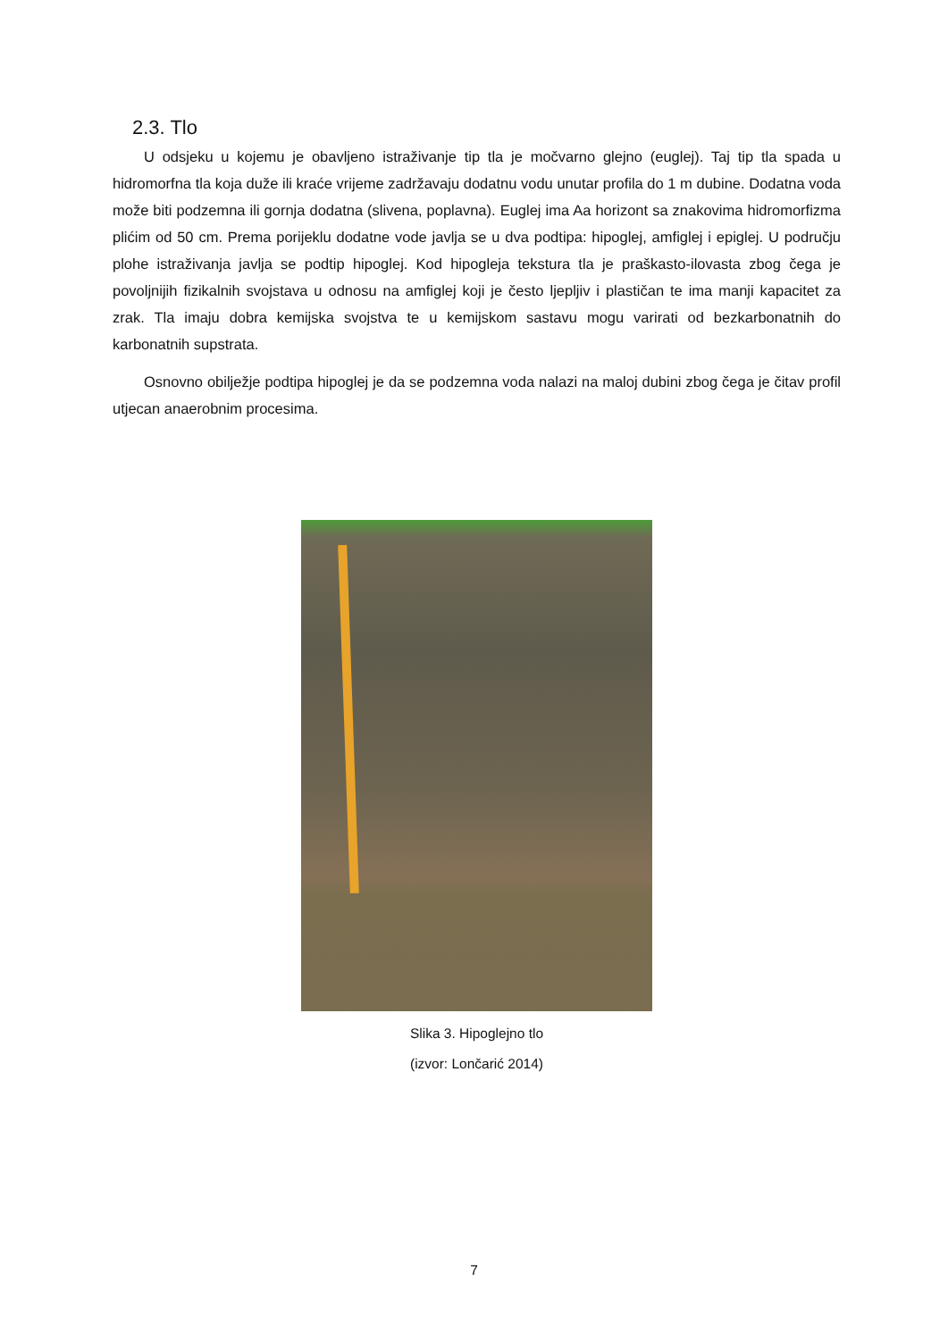2.3. Tlo
U odsjeku u kojemu je obavljeno istraživanje tip tla je močvarno glejno (euglej). Taj tip tla spada u hidromorfna tla koja duže ili kraće vrijeme zadržavaju dodatnu vodu unutar profila do 1 m dubine. Dodatna voda može biti podzemna ili gornja dodatna (slivena, poplavna). Euglej ima Aa horizont sa znakovima hidromorfizma plićim od 50 cm. Prema porijeklu dodatne vode javlja se u dva podtipa: hipoglej, amfiglej i epiglej. U području plohe istraživanja javlja se podtip hipoglej. Kod hipogleja tekstura tla je praškasto-ilovasta zbog čega je povoljnijih fizikalnih svojstava u odnosu na amfiglej koji je često ljepljiv i plastičan te ima manji kapacitet za zrak. Tla imaju dobra kemijska svojstva te u kemijskom sastavu mogu varirati od bezkarbonatnih do karbonatnih supstrata.
Osnovno obilježje podtipa hipoglej je da se podzemna voda nalazi na maloj dubini zbog čega je čitav profil utjecan anaerobnim procesima.
Slika 3. Hipoglejno tlo
(izvor: Lončarić 2014)
7